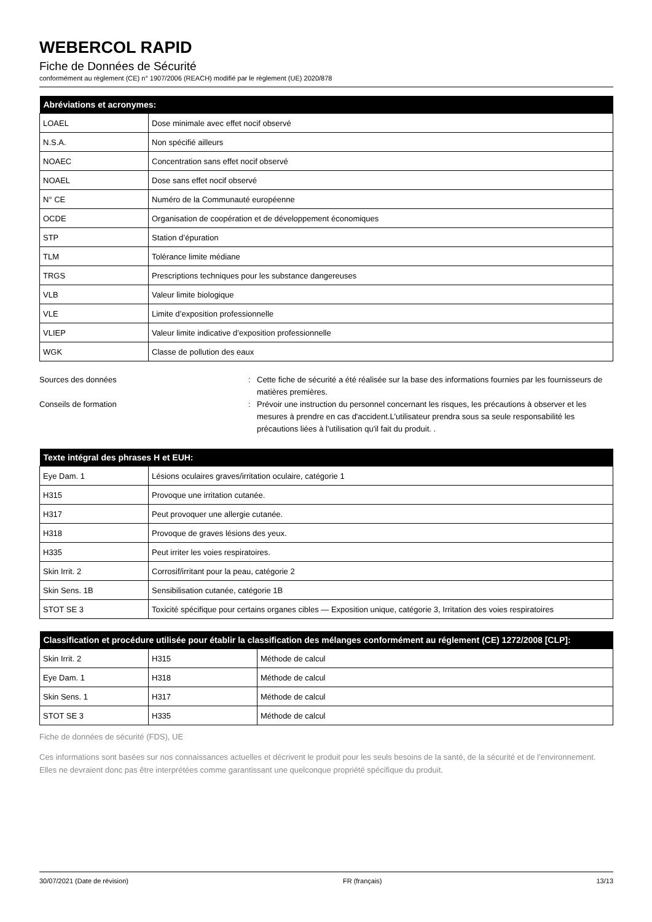WEBERCOL RAPID
Fiche de Données de Sécurité
conformément au règlement (CE) n° 1907/2006 (REACH) modifié par le règlement (UE) 2020/878
| Abréviations et acronymes: | |
| --- | --- |
| LOAEL | Dose minimale avec effet nocif observé |
| N.S.A. | Non spécifié ailleurs |
| NOAEC | Concentration sans effet nocif observé |
| NOAEL | Dose sans effet nocif observé |
| N° CE | Numéro de la Communauté européenne |
| OCDE | Organisation de coopération et de développement économiques |
| STP | Station d’épuration |
| TLM | Tolérance limite médiane |
| TRGS | Prescriptions techniques pour les substance dangereuses |
| VLB | Valeur limite biologique |
| VLE | Limite d’exposition professionnelle |
| VLIEP | Valeur limite indicative d’exposition professionnelle |
| WGK | Classe de pollution des eaux |
Sources des données : Cette fiche de sécurité a été réalisée sur la base des informations fournies par les fournisseurs de matières premières.
Conseils de formation : Prévoir une instruction du personnel concernant les risques, les précautions à observer et les mesures à prendre en cas d'accident.L'utilisateur prendra sous sa seule responsabilité les précautions liées à l'utilisation qu'il fait du produit. .
| Texte intégral des phrases H et EUH: | |
| --- | --- |
| Eye Dam. 1 | Lésions oculaires graves/irritation oculaire, catégorie 1 |
| H315 | Provoque une irritation cutanée. |
| H317 | Peut provoquer une allergie cutanée. |
| H318 | Provoque de graves lésions des yeux. |
| H335 | Peut irriter les voies respiratoires. |
| Skin Irrit. 2 | Corrosif/irritant pour la peau, catégorie 2 |
| Skin Sens. 1B | Sensibilisation cutanée, catégorie 1B |
| STOT SE 3 | Toxicité spécifique pour certains organes cibles — Exposition unique, catégorie 3, Irritation des voies respiratoires |
| Classification et procédure utilisée pour établir la classification des mélanges conformément au réglement (CE) 1272/2008 [CLP]: | | |
| --- | --- | --- |
| Skin Irrit. 2 | H315 | Méthode de calcul |
| Eye Dam. 1 | H318 | Méthode de calcul |
| Skin Sens. 1 | H317 | Méthode de calcul |
| STOT SE 3 | H335 | Méthode de calcul |
Fiche de données de sécurité (FDS), UE
Ces informations sont basées sur nos connaissances actuelles et décrivent le produit pour les seuls besoins de la santé, de la sécurité et de l’environnement. Elles ne devraient donc pas être interprétées comme garantissant une quelconque propriété spécifique du produit.
30/07/2021 (Date de révision) FR (français) 13/13